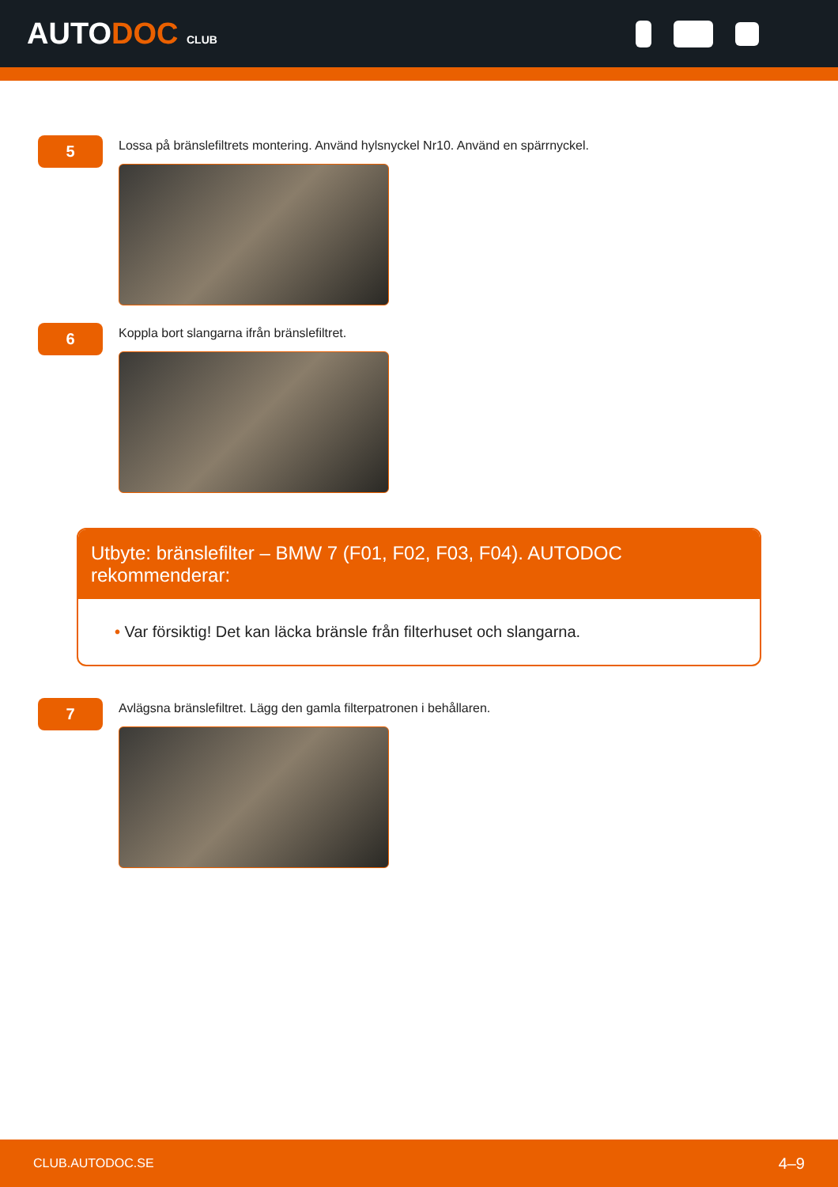AUTODOC CLUB
5
Lossa på bränslefiltrets montering. Använd hylsnyckel Nr10. Använd en spärrnyckel.
6
Koppla bort slangarna ifrån bränslefiltret.
Utbyte: bränslefilter – BMW 7 (F01, F02, F03, F04). AUTODOC rekommenderar:
• Var försiktig! Det kan läcka bränsle från filterhuset och slangarna.
7
Avlägsna bränslefiltret. Lägg den gamla filterpatronen i behållaren.
CLUB.AUTODOC.SE 4–9